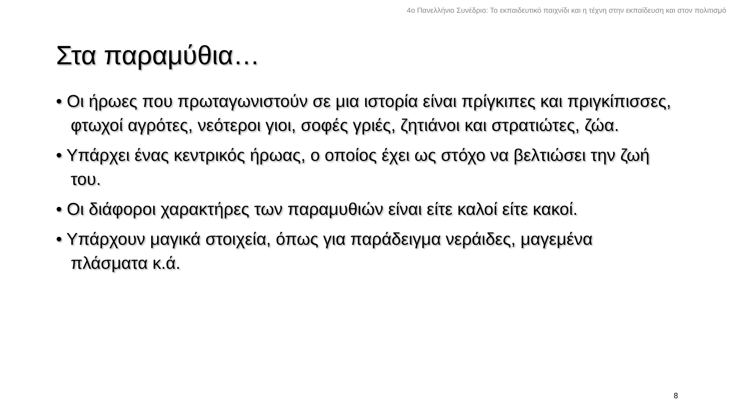4ο Πανελλήνιο Συνέδριο: Το εκπαιδευτικό παιχνίδι και η τέχνη στην εκπαίδευση και στον πολιτισμό
Στα παραμύθια…
• Οι ήρωες που πρωταγωνιστούν σε μια ιστορία είναι πρίγκιπες και πριγκίπισσες, φτωχοί αγρότες, νεότεροι γιοι, σοφές γριές, ζητιάνοι και στρατιώτες, ζώα.
• Υπάρχει ένας κεντρικός ήρωας, ο οποίος έχει ως στόχο να βελτιώσει την ζωή του.
• Οι διάφοροι χαρακτήρες των παραμυθιών είναι είτε καλοί είτε κακοί.
• Υπάρχουν μαγικά στοιχεία, όπως για παράδειγμα νεράιδες, μαγεμένα πλάσματα κ.ά.
8